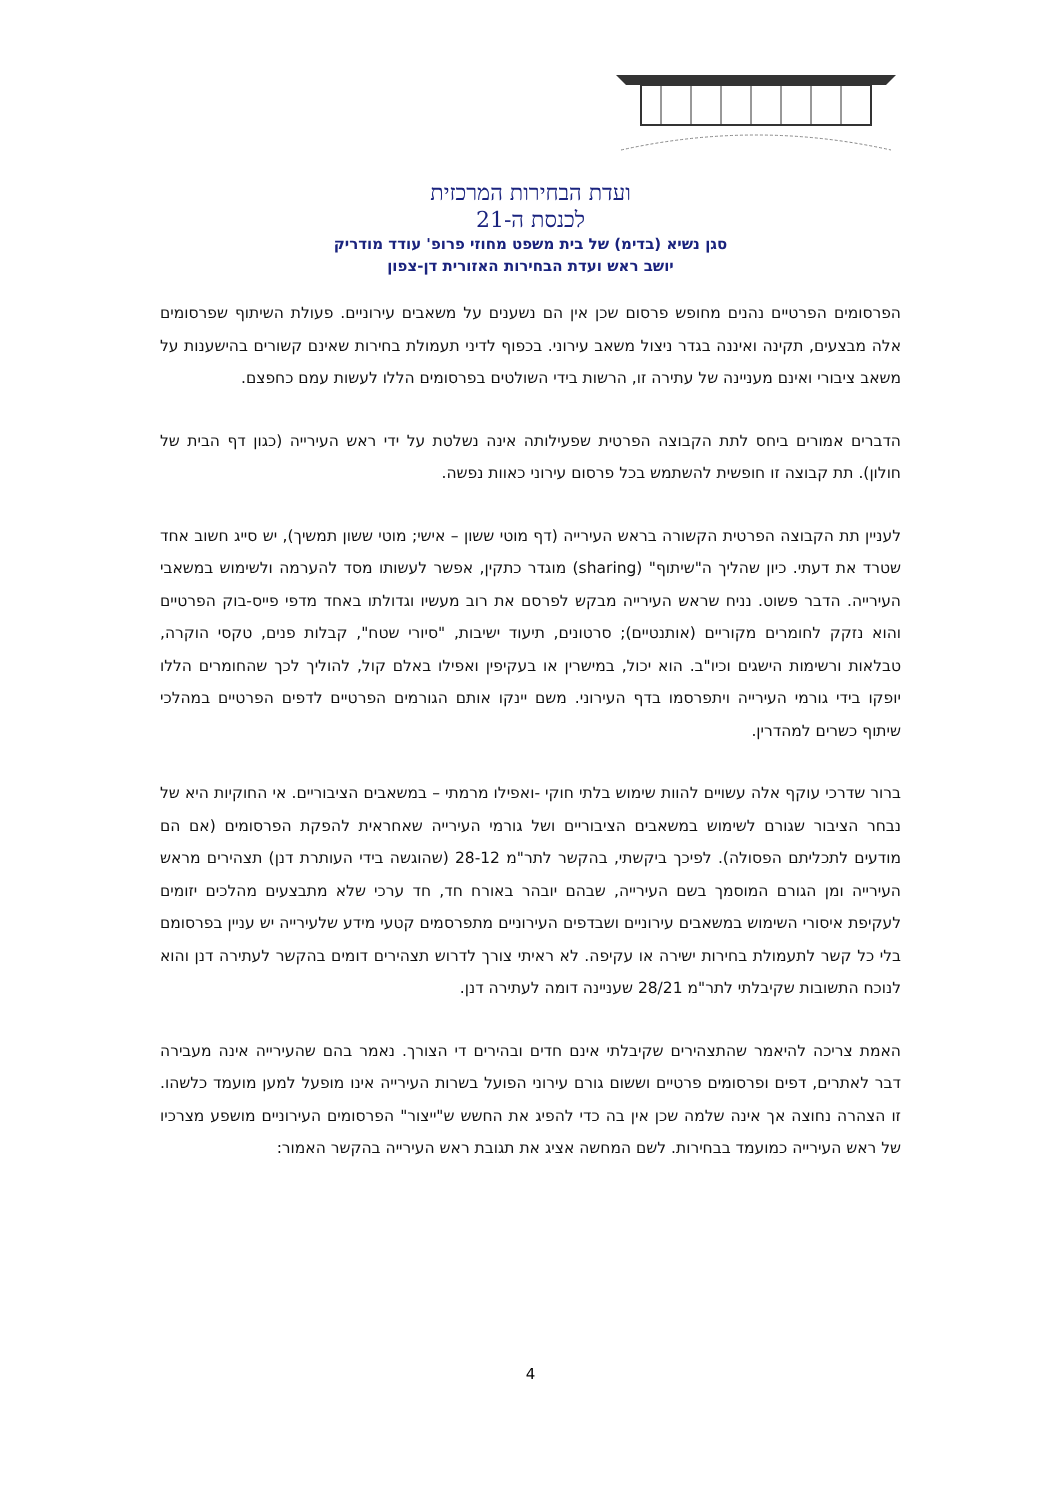ועדת הבחירות המרכזית
לכנסת ה-21
סגן נשיא (בדימ) של בית משפט מחוזי פרופ' עודד מודריק
יושב ראש ועדת הבחירות האזורית דן-צפון
הפרסומים הפרטיים נהנים מחופש פרסום שכן אין הם נשענים על משאבים עירוניים. פעולת השיתוף שפרסומים אלה מבצעים, תקינה ואיננה בגדר ניצול משאב עירוני. בכפוף לדיני תעמולת בחירות שאינם קשורים בהישענות על משאב ציבורי ואינם מעניינה של עתירה זו, הרשות בידי השולטים בפרסומים הללו לעשות עמם כחפצם.
הדברים אמורים ביחס לתת הקבוצה הפרטית שפעילותה אינה נשלטת על ידי ראש העירייה (כגון דף הבית של חולון). תת קבוצה זו חופשית להשתמש בכל פרסום עירוני כאוות נפשה.
לעניין תת הקבוצה הפרטית הקשורה בראש העירייה (דף מוטי ששון – אישי; מוטי ששון תמשיך), יש סייג חשוב אחד שטרד את דעתי. כיון שהליך ה"שיתוף" (sharing) מוגדר כתקין, אפשר לעשותו מסד להערמה ולשימוש במשאבי העירייה. הדבר פשוט. נניח שראש העירייה מבקש לפרסם את רוב מעשיו וגדולתו באחד מדפי פייס-בוק הפרטיים והוא נזקק לחומרים מקוריים (אותנטיים); סרטונים, תיעוד ישיבות, "סיורי שטח", קבלות פנים, טקסי הוקרה, טבלאות ורשימות הישגים וכיו"ב. הוא יכול, במישרין או בעקיפין ואפילו באלם קול, להוליך לכך שהחומרים הללו יופקו בידי גורמי העירייה ויתפרסמו בדף העירוני. משם יינקו אותם הגורמים הפרטיים לדפים הפרטיים במהלכי שיתוף כשרים למהדרין.
ברור שדרכי עוקף אלה עשויים להוות שימוש בלתי חוקי -ואפילו מרמתי – במשאבים הציבוריים. אי החוקיות היא של נבחר הציבור שגורם לשימוש במשאבים הציבוריים ושל גורמי העירייה שאחראית להפקת הפרסומים (אם הם מודעים לתכליתם הפסולה). לפיכך ביקשתי, בהקשר לתר"מ 28-12 (שהוגשה בידי העותרת דנן) תצהירים מראש העירייה ומן הגורם המוסמך בשם העירייה, שבהם יובהר באורח חד, חד ערכי שלא מתבצעים מהלכים יזומים לעקיפת איסורי השימוש במשאבים עירוניים ושבדפים העירוניים מתפרסמים קטעי מידע שלעירייה יש עניין בפרסומם בלי כל קשר לתעמולת בחירות ישירה או עקיפה. לא ראיתי צורך לדרוש תצהירים דומים בהקשר לעתירה דנן והוא לנוכח התשובות שקיבלתי לתר"מ 28/21 שעניינה דומה לעתירה דנן.
האמת צריכה להיאמר שהתצהירים שקיבלתי אינם חדים ובהירים די הצורך. נאמר בהם שהעירייה אינה מעבירה דבר לאתרים, דפים ופרסומים פרטיים וששום גורם עירוני הפועל בשרות העירייה אינו מופעל למען מועמד כלשהו. זו הצהרה נחוצה אך אינה שלמה שכן אין בה כדי להפיג את החשש ש"ייצור" הפרסומים העירוניים מושפע מצרכיו של ראש העירייה כמועמד בבחירות. לשם המחשה אציג את תגובת ראש העירייה בהקשר האמור:
4